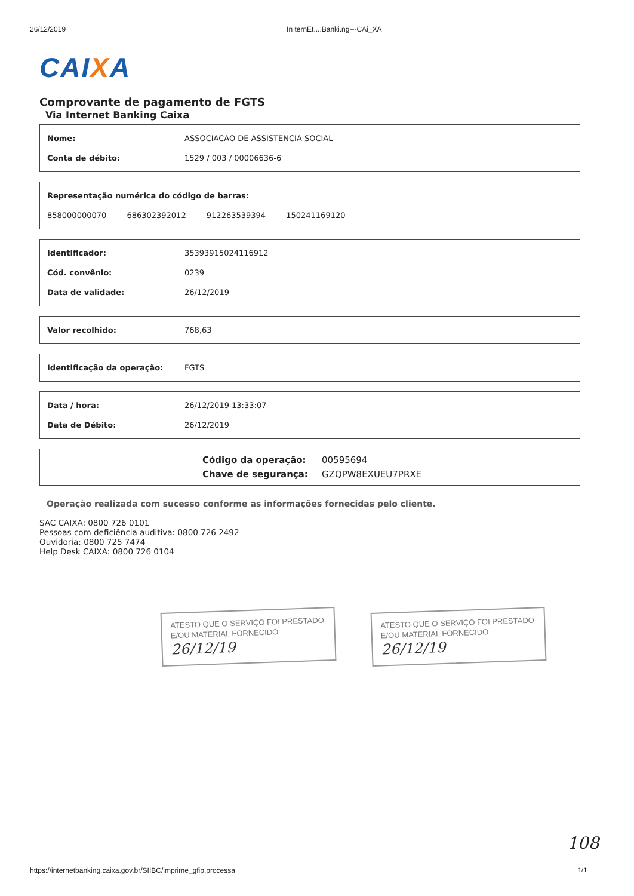26/12/2019 In ternEt....Banki.ng---CAi_XA
CAIXA
Comprovante de pagamento de FGTS
Via Internet Banking Caixa
Nome: ASSOCIACAO DE ASSISTENCIA SOCIAL
Conta de débito: 1529 / 003 / 00006636-6
Representação numérica do código de barras:
858000000070 686302392012 912263539394 150241169120
Identificador: 35393915024116912
Cód. convênio: 0239
Data de validade: 26/12/2019
Valor recolhido: 768,63
Identificação da operação: FGTS
Data / hora: 26/12/2019 13:33:07
Data de Débito: 26/12/2019
Código da operação: 00595694
Chave de segurança: GZQPW8EXUEU7PRXE
Operação realizada com sucesso conforme as informações fornecidas pelo cliente.
SAC CAIXA: 0800 726 0101
Pessoas com deficiência auditiva: 0800 726 2492
Ouvidoria: 0800 725 7474
Help Desk CAIXA: 0800 726 0104
ATESTO QUE O SERVIÇO FOI PRESTADO
E/OU MATERIAL FORNECIDO
26/12/19
ATESTO QUE O SERVIÇO FOI PRESTADO
E/OU MATERIAL FORNECIDO
26/12/19
108
https://internetbanking.caixa.gov.br/SIIBC/imprime_gfip.processa
1/1